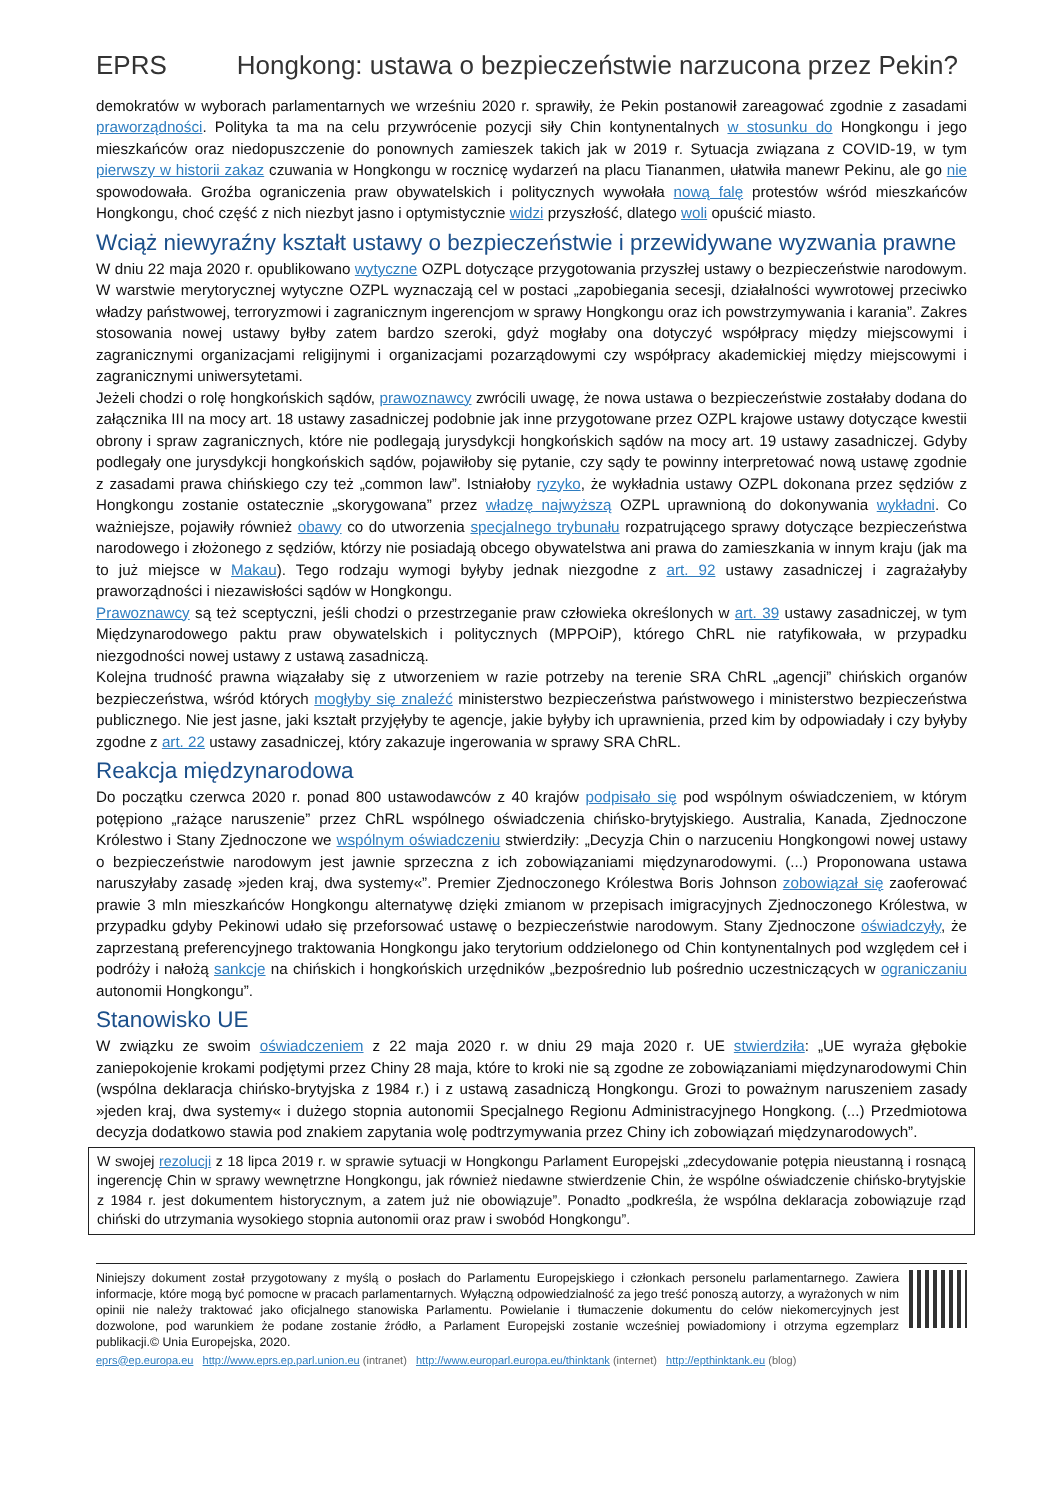EPRS Hongkong: ustawa o bezpieczeństwie narzucona przez Pekin?
demokratów w wyborach parlamentarnych we wrześniu 2020 r. sprawiły, że Pekin postanowił zareagować zgodnie z zasadami praworządności. Polityka ta ma na celu przywrócenie pozycji siły Chin kontynentalnych w stosunku do Hongkongu i jego mieszkańców oraz niedopuszczenie do ponownych zamieszek takich jak w 2019 r. Sytuacja związana z COVID-19, w tym pierwszy w historii zakaz czuwania w Hongkongu w rocznicę wydarzeń na placu Tiananmen, ułatwiła manewr Pekinu, ale go nie spowodowała. Groźba ograniczenia praw obywatelskich i politycznych wywołała nową falę protestów wśród mieszkańców Hongkongu, choć część z nich niezbyt jasno i optymistycznie widzi przyszłość, dlatego woli opuścić miasto.
Wciąż niewyraźny kształt ustawy o bezpieczeństwie i przewidywane wyzwania prawne
W dniu 22 maja 2020 r. opublikowano wytyczne OZPL dotyczące przygotowania przyszłej ustawy o bezpieczeństwie narodowym. W warstwie merytorycznej wytyczne OZPL wyznaczają cel w postaci „zapobiegania secesji, działalności wywrotowej przeciwko władzy państwowej, terroryzmowi i zagranicznym ingerencjom w sprawy Hongkongu oraz ich powstrzymywania i karania”. Zakres stosowania nowej ustawy byłby zatem bardzo szeroki, gdyż mogłaby ona dotyczyć współpracy między miejscowymi i zagranicznymi organizacjami religijnymi i organizacjami pozarządowymi czy współpracy akademickiej między miejscowymi i zagranicznymi uniwersytetami.
Jeżeli chodzi o rolę hongkońskich sądów, prawoznawcy zwrócili uwagę, że nowa ustawa o bezpieczeństwie zostałaby dodana do załącznika III na mocy art. 18 ustawy zasadniczej podobnie jak inne przygotowane przez OZPL krajowe ustawy dotyczące kwestii obrony i spraw zagranicznych, które nie podlegają jurysdykcji hongkońskich sądów na mocy art. 19 ustawy zasadniczej. Gdyby podlegały one jurysdykcji hongkońskich sądów, pojawiłoby się pytanie, czy sądy te powinny interpretować nową ustawę zgodnie z zasadami prawa chińskiego czy też „common law”. Istniałoby ryzyko, że wykładnia ustawy OZPL dokonana przez sędziów z Hongkongu zostanie ostatecznie „skorygowana” przez władzę najwyższą OZPL uprawnioną do dokonywania wykładni. Co ważniejsze, pojawiły również obawy co do utworzenia specjalnego trybunału rozpatrującego sprawy dotyczące bezpieczeństwa narodowego i złożonego z sędziów, którzy nie posiadają obcego obywatelstwa ani prawa do zamieszkania w innym kraju (jak ma to już miejsce w Makau). Tego rodzaju wymogi byłyby jednak niezgodne z art. 92 ustawy zasadniczej i zagrażałyby praworządności i niezawisłości sądów w Hongkongu.
Prawoznawcy są też sceptyczni, jeśli chodzi o przestrzeganie praw człowieka określonych w art. 39 ustawy zasadniczej, w tym Międzynarodowego paktu praw obywatelskich i politycznych (MPPOiP), którego ChRL nie ratyfikowała, w przypadku niezgodności nowej ustawy z ustawą zasadniczą.
Kolejna trudność prawna wiązałaby się z utworzeniem w razie potrzeby na terenie SRA ChRL „agencji” chińskich organów bezpieczeństwa, wśród których mogłyby się znaleźć ministerstwo bezpieczeństwa państwowego i ministerstwo bezpieczeństwa publicznego. Nie jest jasne, jaki kształt przyjęłyby te agencje, jakie byłyby ich uprawnienia, przed kim by odpowiadały i czy byłyby zgodne z art. 22 ustawy zasadniczej, który zakazuje ingerowania w sprawy SRA ChRL.
Reakcja międzynarodowa
Do początku czerwca 2020 r. ponad 800 ustawodawców z 40 krajów podpisało się pod wspólnym oświadczeniem, w którym potępiono „rażące naruszenie” przez ChRL wspólnego oświadczenia chińsko-brytyjskiego. Australia, Kanada, Zjednoczone Królestwo i Stany Zjednoczone we wspólnym oświadczeniu stwierdziły: „Decyzja Chin o narzuceniu Hongkongowi nowej ustawy o bezpieczeństwie narodowym jest jawnie sprzeczna z ich zobowiązaniami międzynarodowymi. (...) Proponowana ustawa naruszyłaby zasadę »jeden kraj, dwa systemy«”. Premier Zjednoczonego Królestwa Boris Johnson zobowiązał się zaoferować prawie 3 mln mieszkańców Hongkongu alternatywę dzięki zmianom w przepisach imigracyjnych Zjednoczonego Królestwa, w przypadku gdyby Pekinowi udało się przeforsować ustawę o bezpieczeństwie narodowym. Stany Zjednoczone oświadczyły, że zaprzestaną preferencyjnego traktowania Hongkongu jako terytorium oddzielonego od Chin kontynentalnych pod względem ceł i podróży i nałożą sankcje na chińskich i hongkońskich urzędników „bezpośrednio lub pośrednio uczestniczących w ograniczaniu autonomii Hongkongu”.
Stanowisko UE
W związku ze swoim oświadczeniem z 22 maja 2020 r. w dniu 29 maja 2020 r. UE stwierdziła: „UE wyraża głębokie zaniepokojenie krokami podjętymi przez Chiny 28 maja, które to kroki nie są zgodne ze zobowiązaniami międzynarodowymi Chin (wspólna deklaracja chińsko-brytyjska z 1984 r.) i z ustawą zasadniczą Hongkongu. Grozi to poważnym naruszeniem zasady »jeden kraj, dwa systemy« i dużego stopnia autonomii Specjalnego Regionu Administracyjnego Hongkong. (...) Przedmiotowa decyzja dodatkowo stawia pod znakiem zapytania wolę podtrzymywania przez Chiny ich zobowiązań międzynarodowych”.
W swojej rezolucji z 18 lipca 2019 r. w sprawie sytuacji w Hongkongu Parlament Europejski „zdecydowanie potępia nieustanną i rosnącą ingerencję Chin w sprawy wewnętrzne Hongkongu, jak również niedawne stwierdzenie Chin, że wspólne oświadczenie chińsko-brytyjskie z 1984 r. jest dokumentem historycznym, a zatem już nie obowiązuje”. Ponadto „podkreśla, że wspólna deklaracja zobowiązuje rząd chiński do utrzymania wysokiego stopnia autonomii oraz praw i swobód Hongkongu”.
Niniejszy dokument został przygotowany z myślą o posłach do Parlamentu Europejskiego i członkach personelu parlamentarnego. Zawiera informacje, które mogą być pomocne w pracach parlamentarnych. Wyłączną odpowiedzialność za jego treść ponoszą autorzy, a wyrażonych w nim opinii nie należy traktować jako oficjalnego stanowiska Parlamentu. Powielanie i tłumaczenie dokumentu do celów niekomercyjnych jest dozwolone, pod warunkiem że podane zostanie źródło, a Parlament Europejski zostanie wcześniej powiadomiony i otrzyma egzemplarz publikacji.© Unia Europejska, 2020.
eprs@ep.europa.eu http://www.eprs.ep.parl.union.eu (intranet) http://www.europarl.europa.eu/thinktank (internet) http://epthinktank.eu (blog)